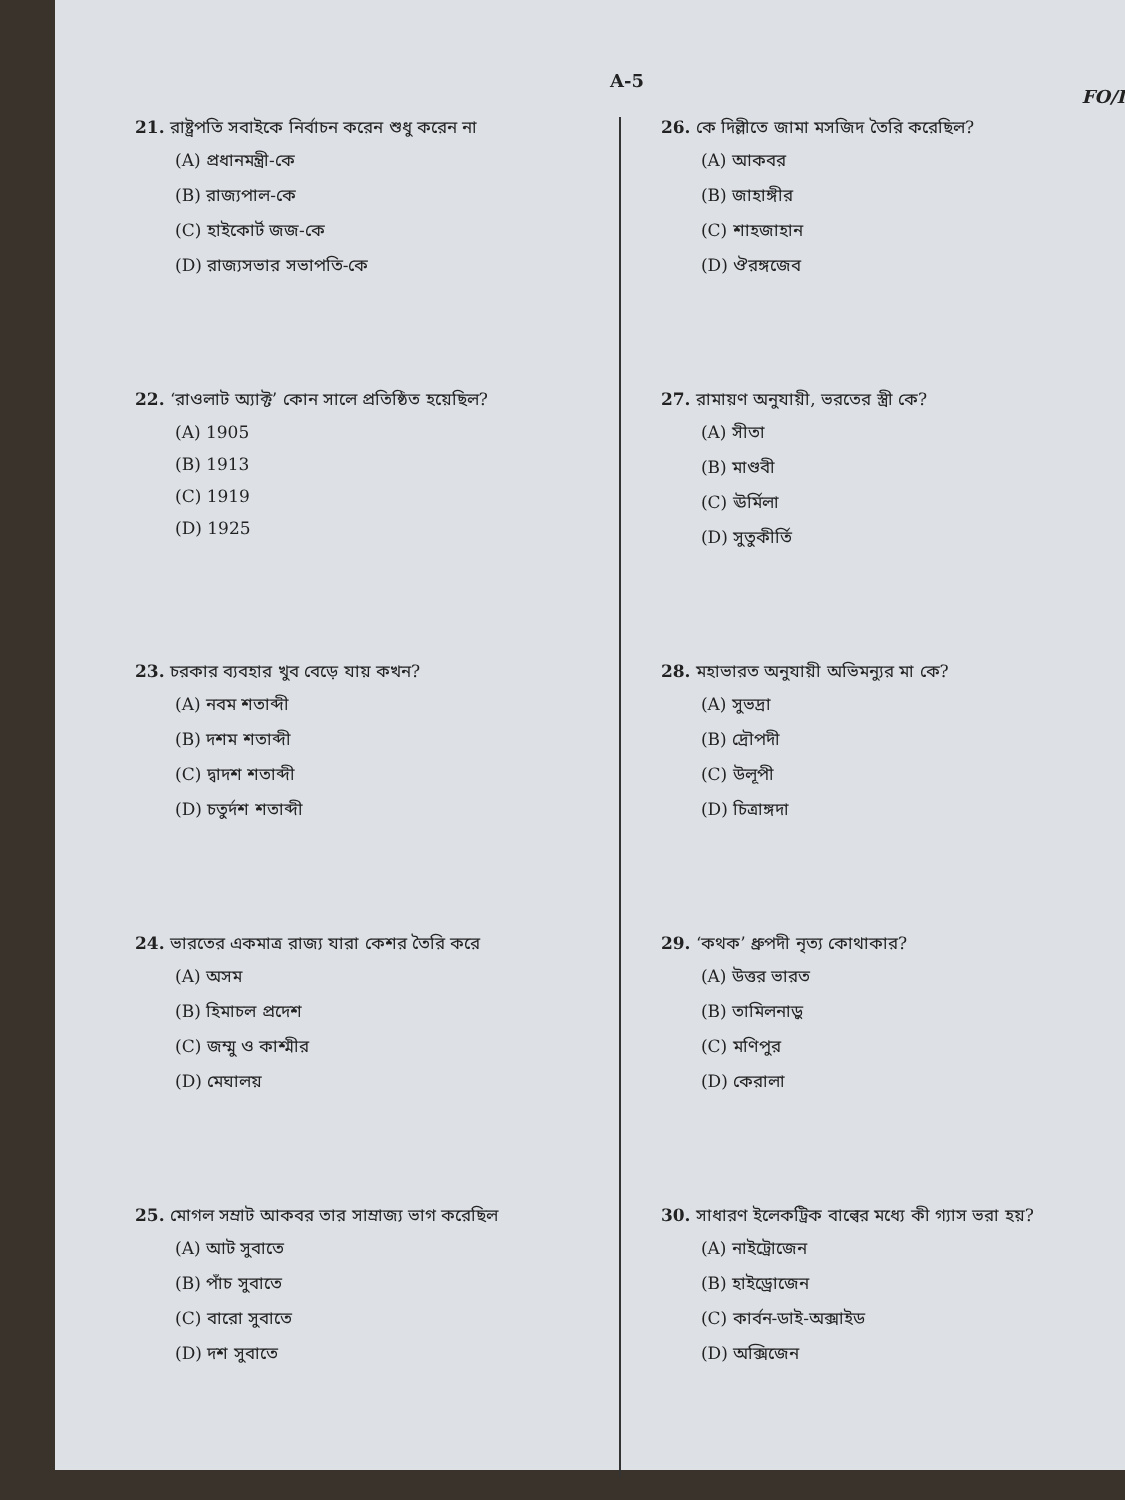A-5 FO/I
21. রাষ্ট্রপতি সবাইকে নির্বাচন করেন শুধু করেন না
(A) প্রধানমন্ত্রী-কে
(B) রাজ্যপাল-কে
(C) হাইকোর্ট জজ-কে
(D) রাজ্যসভার সভাপতি-কে
22. ‘রাওলাট অ্যাক্ট’ কোন সালে প্রতিষ্ঠিত হয়েছিল?
(A) 1905
(B) 1913
(C) 1919
(D) 1925
23. চরকার ব্যবহার খুব বেড়ে যায় কখন?
(A) নবম শতাব্দী
(B) দশম শতাব্দী
(C) দ্বাদশ শতাব্দী
(D) চতুর্দশ শতাব্দী
24. ভারতের একমাত্র রাজ্য যারা কেশর তৈরি করে
(A) অসম
(B) হিমাচল প্রদেশ
(C) জম্মু ও কাশ্মীর
(D) মেঘালয়
25. মোগল সম্রাট আকবর তার সাম্রাজ্য ভাগ করেছিল
(A) আট সুবাতে
(B) পাঁচ সুবাতে
(C) বারো সুবাতে
(D) দশ সুবাতে
26. কে দিল্লীতে জামা মসজিদ তৈরি করেছিল?
(A) আকবর
(B) জাহাঙ্গীর
(C) শাহজাহান
(D) ঔরঙ্গজেব
27. রামায়ণ অনুযায়ী, ভরতের স্ত্রী কে?
(A) সীতা
(B) মাণ্ডবী
(C) ঊর্মিলা
(D) সুতুকীর্তি
28. মহাভারত অনুযায়ী অভিমন্যুর মা কে?
(A) সুভদ্রা
(B) দ্রৌপদী
(C) উলূপী
(D) চিত্রাঙ্গদা
29. ‘কথক’ ধ্রুপদী নৃত্য কোথাকার?
(A) উত্তর ভারত
(B) তামিলনাড়ু
(C) মণিপুর
(D) কেরালা
30. সাধারণ ইলেকট্রিক বাল্বের মধ্যে কী গ্যাস ভরা হয়?
(A) নাইট্রোজেন
(B) হাইড্রোজেন
(C) কার্বন-ডাই-অক্সাইড
(D) অক্সিজেন